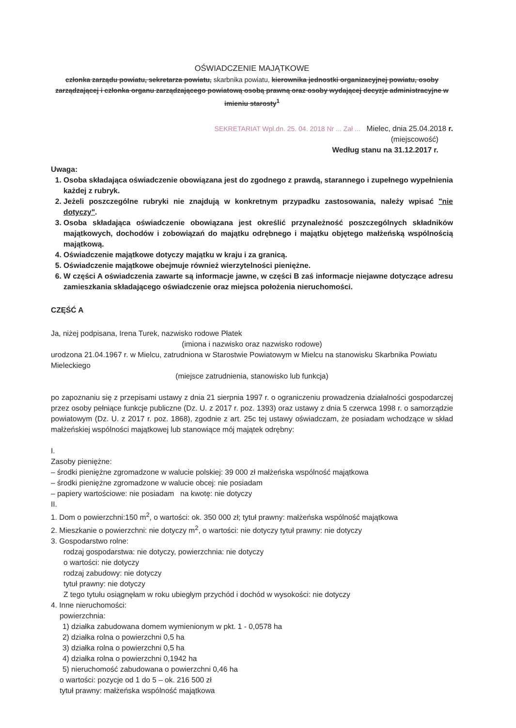OŚWIADCZENIE MAJĄTKOWE
członka zarządu powiatu, sekretarza powiatu, skarbnika powiatu, kierownika jednostki organizacyjnej powiatu, osoby zarządzającej i członka organu zarządzającego powiatową osobą prawną oraz osoby wydającej decyzje administracyjne w imieniu starosty<sup>1</sup>
SEKRETARIAT Wpl.dn. 25. 04. 2018 Nr ... Zał ... Mielec, dnia 25.04.2018 r.
(miejscowość)
Według stanu na 31.12.2017 r.
Uwaga:
1. Osoba składająca oświadczenie obowiązana jest do zgodnego z prawdą, starannego i zupełnego wypełnienia każdej z rubryk.
2. Jeżeli poszczególne rubryki nie znajdują w konkretnym przypadku zastosowania, należy wpisać "nie dotyczy".
3. Osoba składająca oświadczenie obowiązana jest określić przynależność poszczególnych składników majątkowych, dochodów i zobowiązań do majątku odrębnego i majątku objętego małżeńską wspólnością majątkową.
4. Oświadczenie majątkowe dotyczy majątku w kraju i za granicą.
5. Oświadczenie majątkowe obejmuje również wierzytelności pieniężne.
6. W części A oświadczenia zawarte są informacje jawne, w części B zaś informacje niejawne dotyczące adresu zamieszkania składającego oświadczenie oraz miejsca położenia nieruchomości.
CZĘŚĆ A
Ja, niżej podpisana, Irena Turek, nazwisko rodowe Płatek
(imiona i nazwisko oraz nazwisko rodowe)
urodzona 21.04.1967 r. w Mielcu, zatrudniona w Starostwie Powiatowym w Mielcu na stanowisku Skarbnika Powiatu Mieleckiego
(miejsce zatrudnienia, stanowisko lub funkcja)
po zapoznaniu się z przepisami ustawy z dnia 21 sierpnia 1997 r. o ograniczeniu prowadzenia działalności gospodarczej przez osoby pełniące funkcje publiczne (Dz. U. z 2017 r. poz. 1393) oraz ustawy z dnia 5 czerwca 1998 r. o samorządzie powiatowym (Dz. U. z 2017 r. poz. 1868), zgodnie z art. 25c tej ustawy oświadczam, że posiadam wchodzące w skład małżeńskiej wspólności majątkowej lub stanowiące mój majątek odrębny:
I.
Zasoby pieniężne:
– środki pieniężne zgromadzone w walucie polskiej: 39 000 zł małżeńska wspólność majątkowa
– środki pieniężne zgromadzone w walucie obcej: nie posiadam
– papiery wartościowe: nie posiadam na kwotę: nie dotyczy
II.
1. Dom o powierzchni:150 m<sup>2</sup>, o wartości: ok. 350 000 zł; tytuł prawny: małżeńska wspólność majątkowa
2. Mieszkanie o powierzchni: nie dotyczy m<sup>2</sup>, o wartości: nie dotyczy tytuł prawny: nie dotyczy
3. Gospodarstwo rolne:
rodzaj gospodarstwa: nie dotyczy, powierzchnia: nie dotyczy
o wartości: nie dotyczy
rodzaj zabudowy: nie dotyczy
tytuł prawny: nie dotyczy
Z tego tytułu osiągnęłam w roku ubiegłym przychód i dochód w wysokości: nie dotyczy
4. Inne nieruchomości:
powierzchnia:
1) działka zabudowana domem wymienionym w pkt. 1 - 0,0578 ha
2) działka rolna o powierzchni 0,5 ha
3) działka rolna o powierzchni 0,5 ha
4) działka rolna o powierzchni 0,1942 ha
5) nieruchomość zabudowana o powierzchni 0,46 ha
o wartości: pozycje od 1 do 5 – ok. 216 500 zł
tytuł prawny: małżeńska wspólność majątkowa